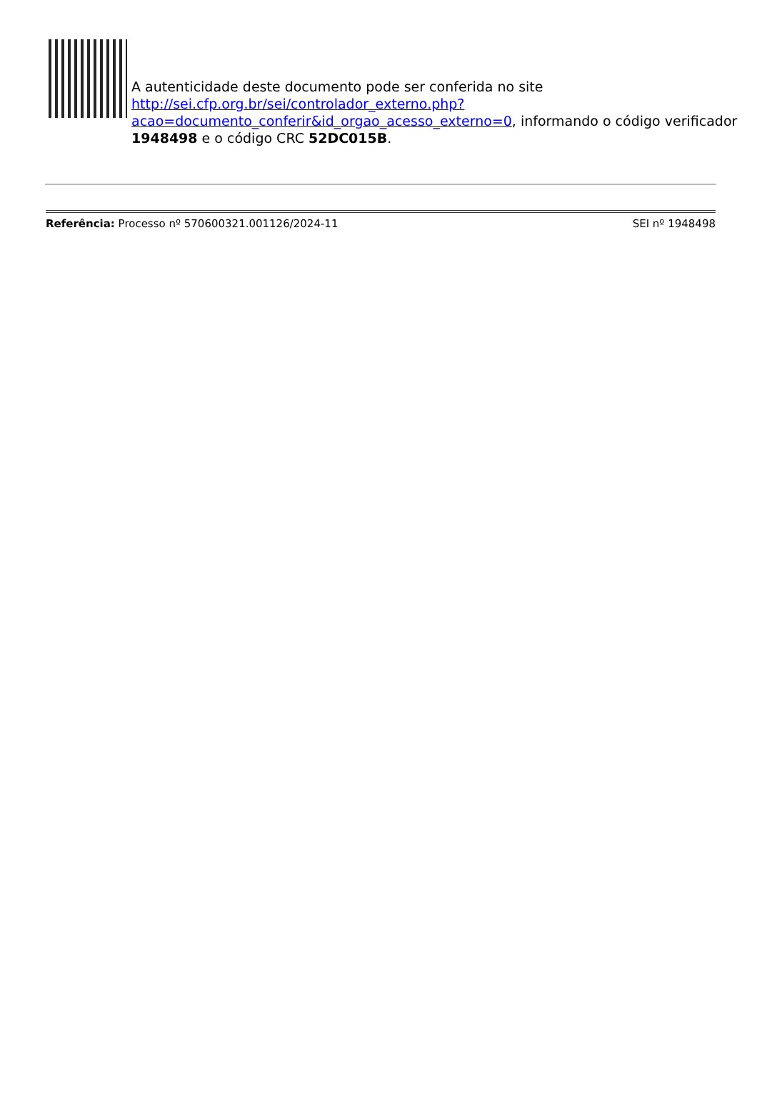A autenticidade deste documento pode ser conferida no site http://sei.cfp.org.br/sei/controlador_externo.php?
acao=documento_conferir&id_orgao_acesso_externo=0, informando o código verificador 1948498 e o código CRC 52DC015B.
Referência: Processo nº 570600321.001126/2024-11 SEI nº 1948498